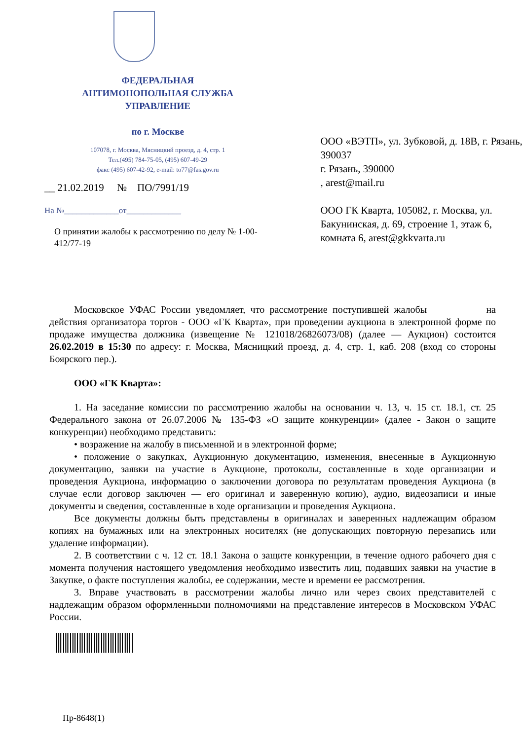ФЕДЕРАЛЬНАЯ
АНТИМОНОПОЛЬНАЯ СЛУЖБА
УПРАВЛЕНИЕ
по г. Москве
107078, г. Москва, Мясницкий проезд, д. 4, стр. 1
Тел.(495) 784-75-05, (495) 607-49-29
факс (495) 607-42-92, e-mail: to77@fas.gov.ru
__ 21.02.2019 № ПО/7991/19
На №_____________от_____________
О принятии жалобы к рассмотрению по делу № 1-00-412/77-19
ООО «ВЭТП», ул. Зубковой, д. 18В, г. Рязань, 390037
г. Рязань, 390000
, arest@mail.ru
ООО ГК Кварта, 105082, г. Москва, ул. Бакунинская, д. 69, строение 1, этаж 6, комната 6, arest@gkkvarta.ru
Московское УФАС России уведомляет, что рассмотрение поступившей жалобы на действия организатора торгов - ООО «ГК Кварта», при проведении аукциона в электронной форме по продаже имущества должника (извещение № 121018/26826073/08) (далее — Аукцион) состоится 26.02.2019 в 15:30 по адресу: г. Москва, Мясницкий проезд, д. 4, стр. 1, каб. 208 (вход со стороны Боярского пер.).
ООО «ГК Кварта»:
1. На заседание комиссии по рассмотрению жалобы на основании ч. 13, ч. 15 ст. 18.1, ст. 25 Федерального закона от 26.07.2006 № 135-ФЗ «О защите конкуренции» (далее - Закон о защите конкуренции) необходимо представить:
• возражение на жалобу в письменной и в электронной форме;
• положение о закупках, Аукционную документацию, изменения, внесенные в Аукционную документацию, заявки на участие в Аукционе, протоколы, составленные в ходе организации и проведения Аукциона, информацию о заключении договора по результатам проведения Аукциона (в случае если договор заключен — его оригинал и заверенную копию), аудио, видеозаписи и иные документы и сведения, составленные в ходе организации и проведения Аукциона.
Все документы должны быть представлены в оригиналах и заверенных надлежащим образом копиях на бумажных или на электронных носителях (не допускающих повторную перезапись или удаление информации).
2. В соответствии с ч. 12 ст. 18.1 Закона о защите конкуренции, в течение одного рабочего дня с момента получения настоящего уведомления необходимо известить лиц, подавших заявки на участие в Закупке, о факте поступления жалобы, ее содержании, месте и времени ее рассмотрения.
3. Вправе участвовать в рассмотрении жалобы лично или через своих представителей с надлежащим образом оформленными полномочиями на представление интересов в Московском УФАС России.
Пр-8648(1)